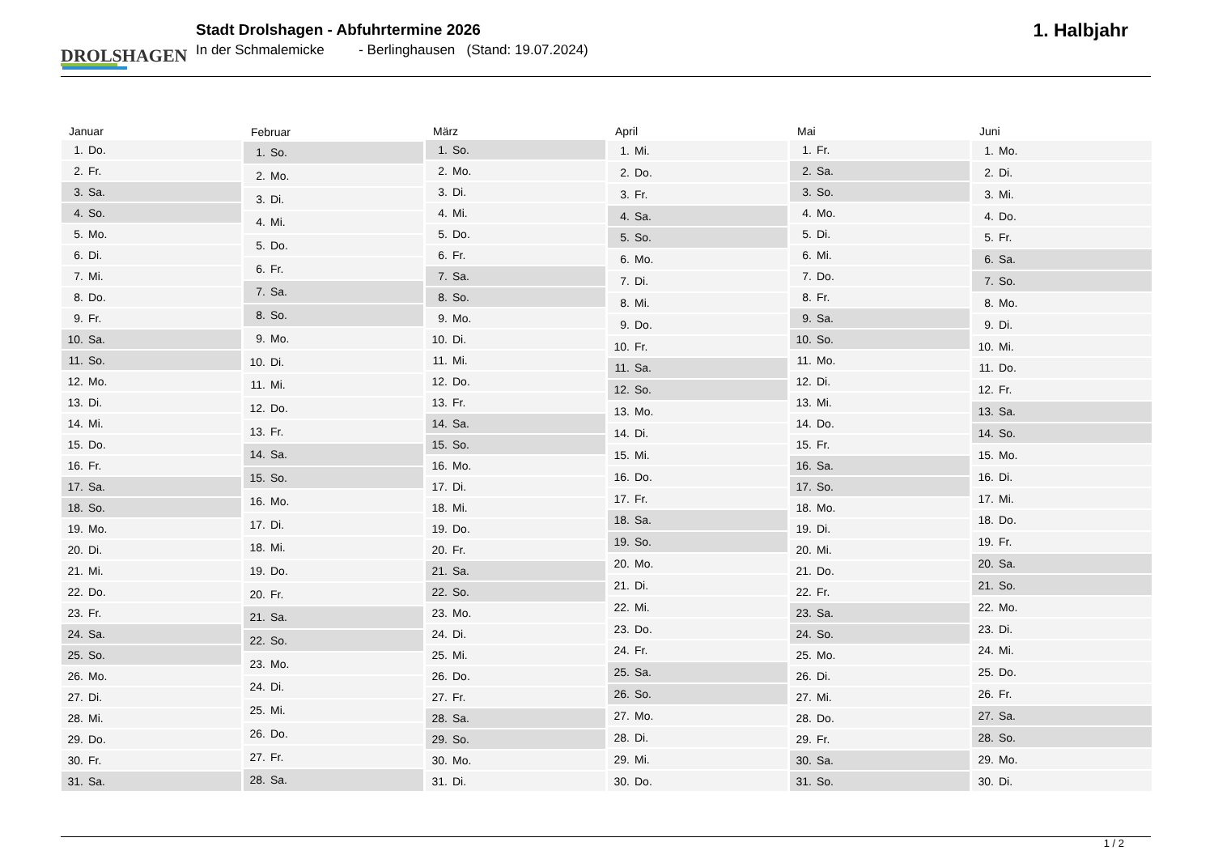DROLSHAGEN
Stadt Drolshagen - Abfuhrtermine 2026
In der Schmalemicke - Berlinghausen (Stand: 19.07.2024)
1. Halbjahr
| Januar | |
| --- | --- |
| 1. | Do. |
| 2. | Fr. |
| 3. | Sa. |
| 4. | So. |
| 5. | Mo. |
| 6. | Di. |
| 7. | Mi. |
| 8. | Do. |
| 9. | Fr. |
| 10. | Sa. |
| 11. | So. |
| 12. | Mo. |
| 13. | Di. |
| 14. | Mi. |
| 15. | Do. |
| 16. | Fr. |
| 17. | Sa. |
| 18. | So. |
| 19. | Mo. |
| 20. | Di. |
| 21. | Mi. |
| 22. | Do. |
| 23. | Fr. |
| 24. | Sa. |
| 25. | So. |
| 26. | Mo. |
| 27. | Di. |
| 28. | Mi. |
| 29. | Do. |
| 30. | Fr. |
| 31. | Sa. |
| Februar | |
| --- | --- |
| 1. | So. |
| 2. | Mo. |
| 3. | Di. |
| 4. | Mi. |
| 5. | Do. |
| 6. | Fr. |
| 7. | Sa. |
| 8. | So. |
| 9. | Mo. |
| 10. | Di. |
| 11. | Mi. |
| 12. | Do. |
| 13. | Fr. |
| 14. | Sa. |
| 15. | So. |
| 16. | Mo. |
| 17. | Di. |
| 18. | Mi. |
| 19. | Do. |
| 20. | Fr. |
| 21. | Sa. |
| 22. | So. |
| 23. | Mo. |
| 24. | Di. |
| 25. | Mi. |
| 26. | Do. |
| 27. | Fr. |
| 28. | Sa. |
| März | |
| --- | --- |
| 1. | So. |
| 2. | Mo. |
| 3. | Di. |
| 4. | Mi. |
| 5. | Do. |
| 6. | Fr. |
| 7. | Sa. |
| 8. | So. |
| 9. | Mo. |
| 10. | Di. |
| 11. | Mi. |
| 12. | Do. |
| 13. | Fr. |
| 14. | Sa. |
| 15. | So. |
| 16. | Mo. |
| 17. | Di. |
| 18. | Mi. |
| 19. | Do. |
| 20. | Fr. |
| 21. | Sa. |
| 22. | So. |
| 23. | Mo. |
| 24. | Di. |
| 25. | Mi. |
| 26. | Do. |
| 27. | Fr. |
| 28. | Sa. |
| 29. | So. |
| 30. | Mo. |
| 31. | Di. |
| April | |
| --- | --- |
| 1. | Mi. |
| 2. | Do. |
| 3. | Fr. |
| 4. | Sa. |
| 5. | So. |
| 6. | Mo. |
| 7. | Di. |
| 8. | Mi. |
| 9. | Do. |
| 10. | Fr. |
| 11. | Sa. |
| 12. | So. |
| 13. | Mo. |
| 14. | Di. |
| 15. | Mi. |
| 16. | Do. |
| 17. | Fr. |
| 18. | Sa. |
| 19. | So. |
| 20. | Mo. |
| 21. | Di. |
| 22. | Mi. |
| 23. | Do. |
| 24. | Fr. |
| 25. | Sa. |
| 26. | So. |
| 27. | Mo. |
| 28. | Di. |
| 29. | Mi. |
| 30. | Do. |
| Mai | |
| --- | --- |
| 1. | Fr. |
| 2. | Sa. |
| 3. | So. |
| 4. | Mo. |
| 5. | Di. |
| 6. | Mi. |
| 7. | Do. |
| 8. | Fr. |
| 9. | Sa. |
| 10. | So. |
| 11. | Mo. |
| 12. | Di. |
| 13. | Mi. |
| 14. | Do. |
| 15. | Fr. |
| 16. | Sa. |
| 17. | So. |
| 18. | Mo. |
| 19. | Di. |
| 20. | Mi. |
| 21. | Do. |
| 22. | Fr. |
| 23. | Sa. |
| 24. | So. |
| 25. | Mo. |
| 26. | Di. |
| 27. | Mi. |
| 28. | Do. |
| 29. | Fr. |
| 30. | Sa. |
| 31. | So. |
| Juni | |
| --- | --- |
| 1. | Mo. |
| 2. | Di. |
| 3. | Mi. |
| 4. | Do. |
| 5. | Fr. |
| 6. | Sa. |
| 7. | So. |
| 8. | Mo. |
| 9. | Di. |
| 10. | Mi. |
| 11. | Do. |
| 12. | Fr. |
| 13. | Sa. |
| 14. | So. |
| 15. | Mo. |
| 16. | Di. |
| 17. | Mi. |
| 18. | Do. |
| 19. | Fr. |
| 20. | Sa. |
| 21. | So. |
| 22. | Mo. |
| 23. | Di. |
| 24. | Mi. |
| 25. | Do. |
| 26. | Fr. |
| 27. | Sa. |
| 28. | So. |
| 29. | Mo. |
| 30. | Di. |
1 / 2